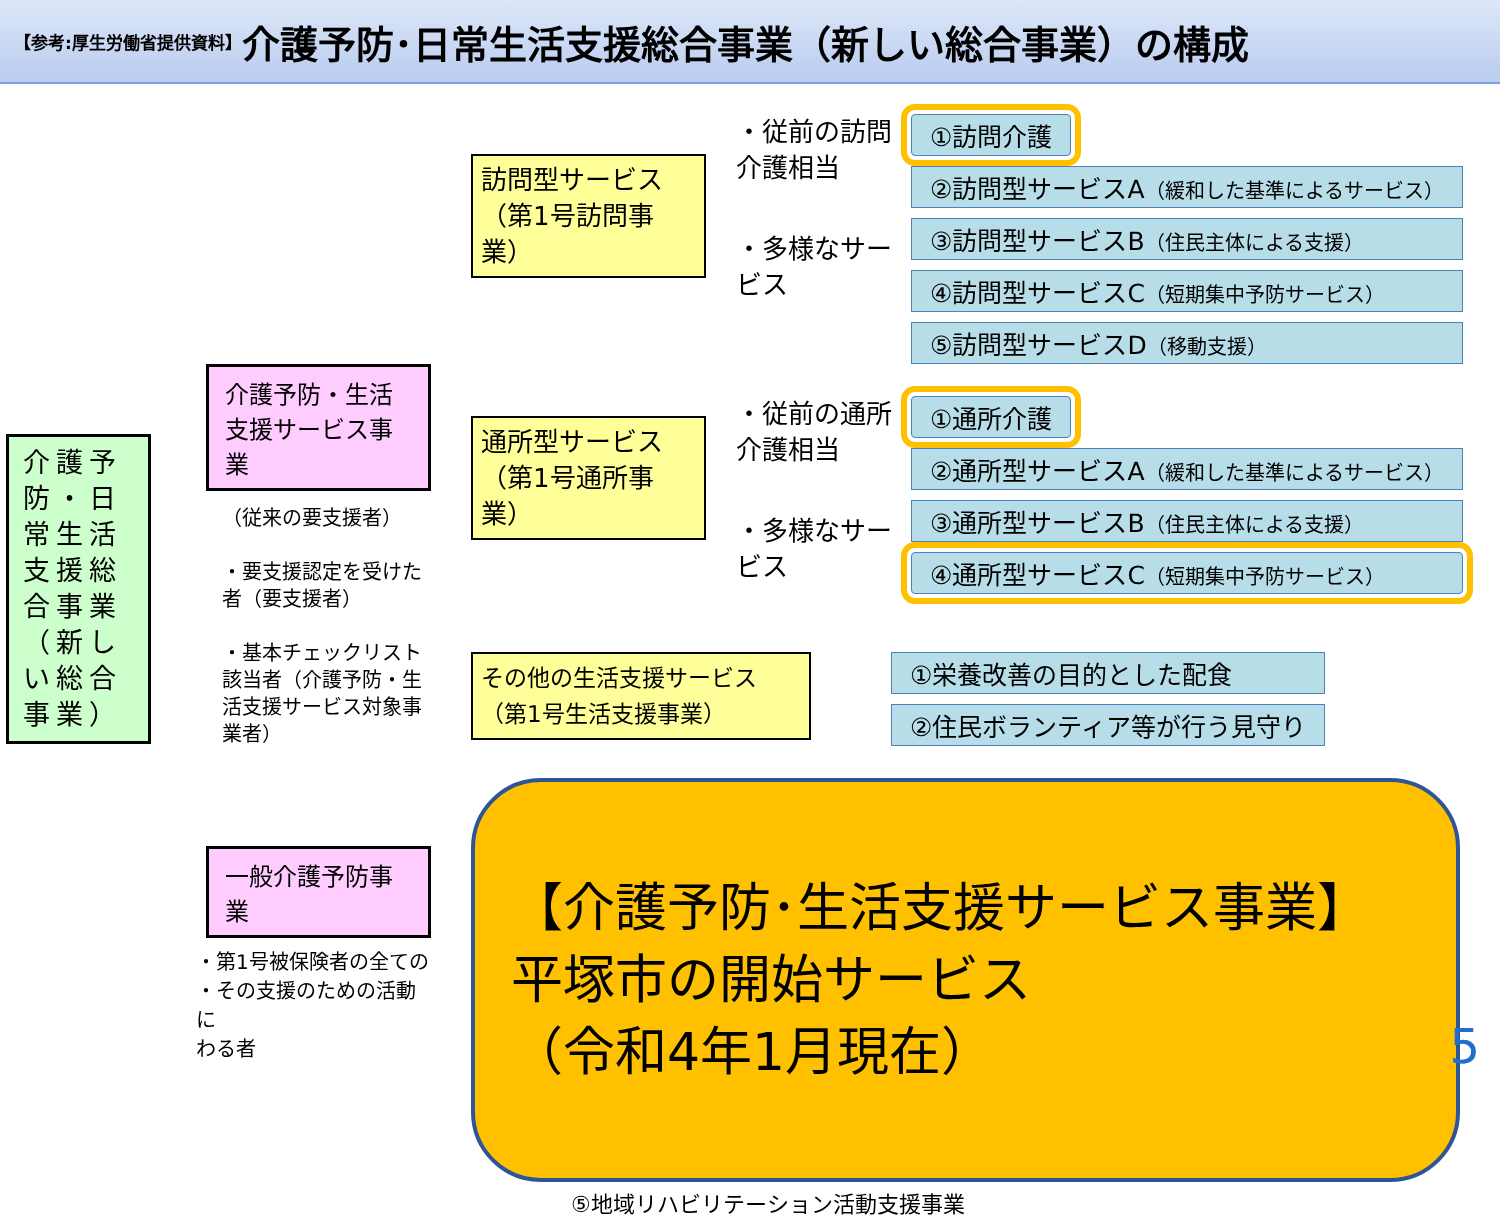【参考:厚生労働省提供資料】 介護予防･日常生活支援総合事業（新しい総合事業）の構成
介護予防・日常生活支援総合事業（新しい総合事業）
介護予防・生活支援サービス事業
（従来の要支援者）
・要支援認定を受けた者（要支援者）
・基本チェックリスト該当者（介護予防・生活支援サービス対象事業者）
一般介護予防事業
・第1号被保険者の全ての
・その支援のための活動に
わる者
訪問型サービス（第1号訪問事業）
・従前の訪問介護相当
・多様なサービス
①訪問介護
②訪問型サービスA（緩和した基準によるサービス）
③訪問型サービスB（住民主体による支援）
④訪問型サービスC（短期集中予防サービス）
⑤訪問型サービスD（移動支援）
通所型サービス（第1号通所事業）
・従前の通所介護相当
・多様なサービス
①通所介護
②通所型サービスA（緩和した基準によるサービス）
③通所型サービスB（住民主体による支援）
④通所型サービスC（短期集中予防サービス）
その他の生活支援サービス（第1号生活支援事業）
①栄養改善の目的とした配食
②住民ボランティア等が行う見守り
【介護予防･生活支援サービス事業】
平塚市の開始サービス
（令和4年1月現在）
⑤地域リハビリテーション活動支援事業
5